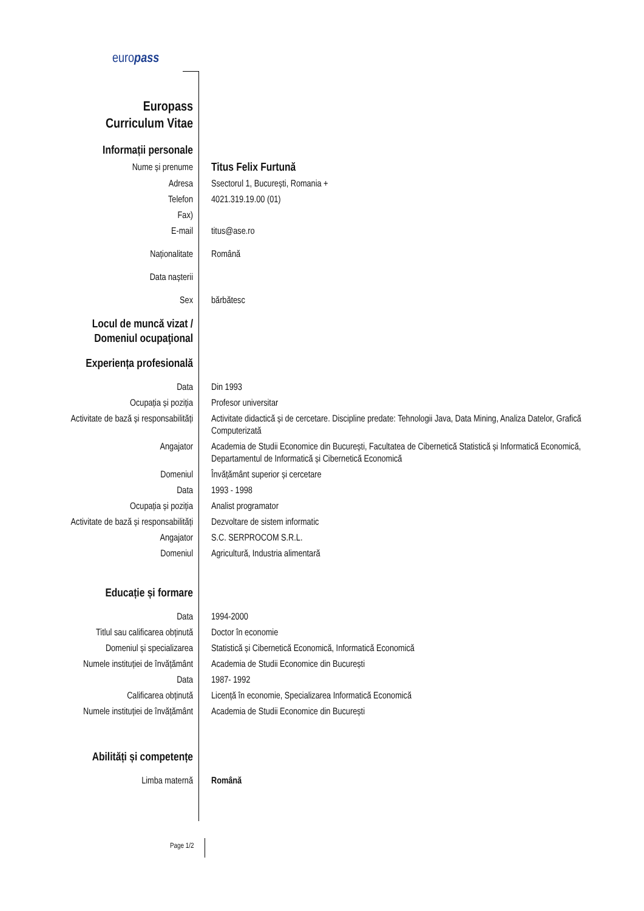europass
| Europass Curriculum Vitae | |
| Informații personale | |
| Nume și prenume | Titus Felix Furtună |
| Adresa | Ssectorul 1, București, Romania + |
| Telefon | 4021.319.19.00 (01) |
| Fax) | |
| E-mail | titus@ase.ro |
| Naționalitate | Română |
| Data nașterii | |
| Sex | bărbătesc |
| Locul de muncă vizat / Domeniul ocupaţional | |
| Experiența profesională | |
| Data | Din 1993 |
| Ocupația și poziția | Profesor universitar |
| Activitate de bază și responsabilități | Activitate didactică și de cercetare. Discipline predate: Tehnologii Java, Data Mining, Analiza Datelor, Grafică Computerizată |
| Angajator | Academia de Studii Economice din București, Facultatea de Cibernetică Statistică și Informatică Economică, Departamentul de Informatică și Cibernetică Economică |
| Domeniul | Învățământ superior și cercetare |
| Data | 1993 - 1998 |
| Ocupația și poziția | Analist programator |
| Activitate de bază și responsabilități | Dezvoltare de sistem informatic |
| Angajator | S.C. SERPROCOM S.R.L. |
| Domeniul | Agricultură, Industria alimentară |
| Educație și formare | |
| Data | 1994-2000 |
| Titlul sau calificarea obținută | Doctor în economie |
| Domeniul și specializarea | Statistică și Cibernetică Economică, Informatică Economică |
| Numele instituției de învățământ | Academia de Studii Economice din București |
| Data | 1987- 1992 |
| Calificarea obținută | Licență în economie, Specializarea Informatică Economică |
| Numele instituției de învățământ | Academia de Studii Economice din București |
| Abilități și competențe | |
| Limba maternă | Română |
Page 1/2